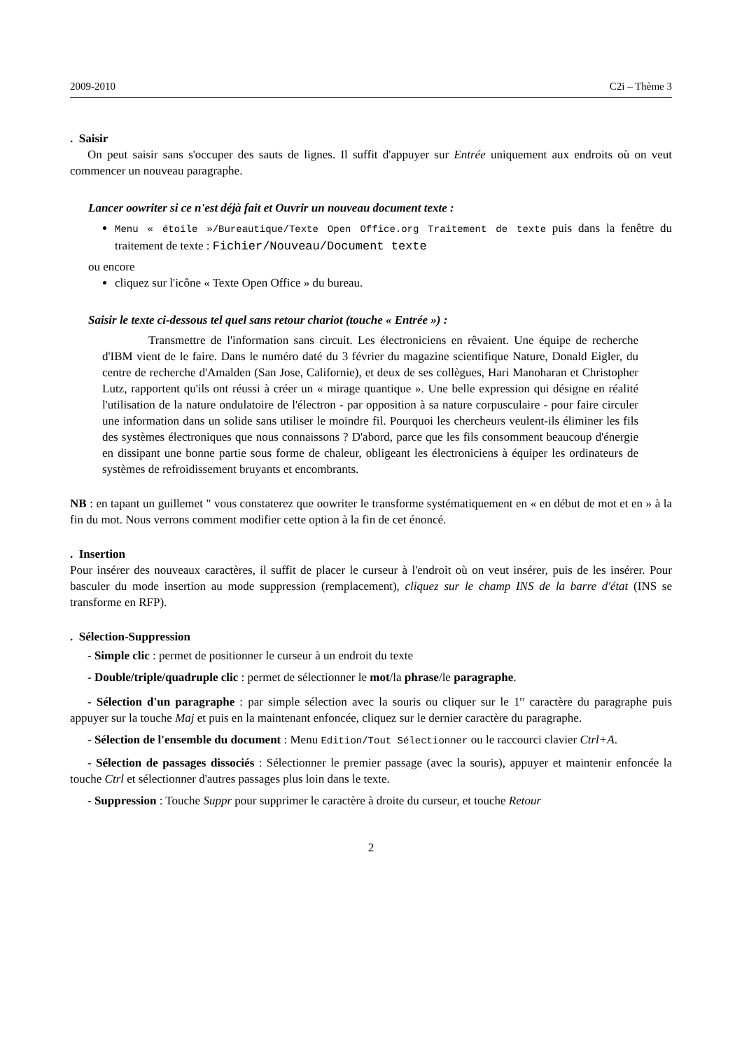2009-2010 C2i – Thème 3
. Saisir
On peut saisir sans s'occuper des sauts de lignes. Il suffit d'appuyer sur Entrée uniquement aux endroits où on veut commencer un nouveau paragraphe.
Lancer oowriter si ce n'est déjà fait et Ouvrir un nouveau document texte :
Menu « étoile »/Bureautique/Texte Open Office.org Traitement de texte puis dans la fenêtre du traitement de texte : Fichier/Nouveau/Document texte
ou encore
cliquez sur l'icône « Texte Open Office » du bureau.
Saisir le texte ci-dessous tel quel sans retour chariot (touche « Entrée ») :
Transmettre de l'information sans circuit. Les électroniciens en rêvaient. Une équipe de recherche d'IBM vient de le faire. Dans le numéro daté du 3 février du magazine scientifique Nature, Donald Eigler, du centre de recherche d'Amalden (San Jose, Californie), et deux de ses collègues, Hari Manoharan et Christopher Lutz, rapportent qu'ils ont réussi à créer un « mirage quantique ». Une belle expression qui désigne en réalité l'utilisation de la nature ondulatoire de l'électron - par opposition à sa nature corpusculaire - pour faire circuler une information dans un solide sans utiliser le moindre fil. Pourquoi les chercheurs veulent-ils éliminer les fils des systèmes électroniques que nous connaissons ? D'abord, parce que les fils consomment beaucoup d'énergie en dissipant une bonne partie sous forme de chaleur, obligeant les électroniciens à équiper les ordinateurs de systèmes de refroidissement bruyants et encombrants.
NB : en tapant un guillemet " vous constaterez que oowriter le transforme systématiquement en « en début de mot et en » à la fin du mot. Nous verrons comment modifier cette option à la fin de cet énoncé.
. Insertion
Pour insérer des nouveaux caractères, il suffit de placer le curseur à l'endroit où on veut insérer, puis de les insérer. Pour basculer du mode insertion au mode suppression (remplacement), cliquez sur le champ INS de la barre d'état (INS se transforme en RFP).
. Sélection-Suppression
- Simple clic : permet de positionner le curseur à un endroit du texte
- Double/triple/quadruple clic : permet de sélectionner le mot/la phrase/le paragraphe.
- Sélection d'un paragraphe : par simple sélection avec la souris ou cliquer sur le 1<sup>er</sup> caractère du paragraphe puis appuyer sur la touche Maj et puis en la maintenant enfoncée, cliquez sur le dernier caractère du paragraphe.
- Sélection de l'ensemble du document : Menu Edition/Tout Sélectionner ou le raccourci clavier Ctrl+A.
- Sélection de passages dissociés : Sélectionner le premier passage (avec la souris), appuyer et maintenir enfoncée la touche Ctrl et sélectionner d'autres passages plus loin dans le texte.
- Suppression : Touche Suppr pour supprimer le caractère à droite du curseur, et touche Retour
2